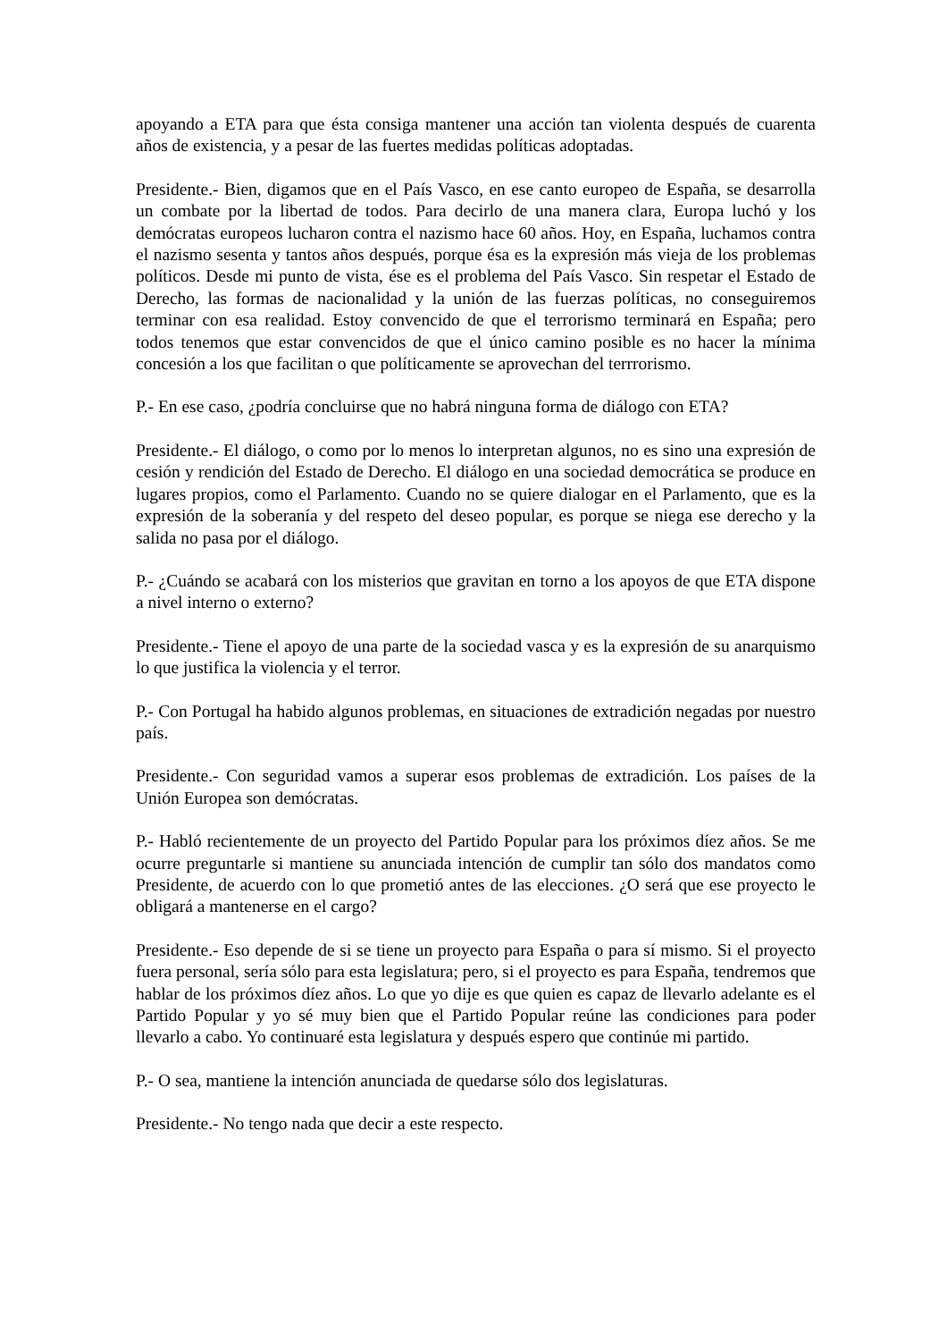apoyando a ETA para que ésta consiga mantener una acción tan violenta después de cuarenta años de existencia, y a pesar de las fuertes medidas políticas adoptadas.
Presidente.- Bien, digamos que en el País Vasco, en ese canto europeo de España, se desarrolla un combate por la libertad de todos. Para decirlo de una manera clara, Europa luchó y los demócratas europeos lucharon contra el nazismo hace 60 años. Hoy, en España, luchamos contra el nazismo sesenta y tantos años después, porque ésa es la expresión más vieja de los problemas políticos. Desde mi punto de vista, ése es el problema del País Vasco. Sin respetar el Estado de Derecho, las formas de nacionalidad y la unión de las fuerzas políticas, no conseguiremos terminar con esa realidad. Estoy convencido de que el terrorismo terminará en España; pero todos tenemos que estar convencidos de que el único camino posible es no hacer la mínima concesión a los que facilitan o que políticamente se aprovechan del terrrorismo.
P.- En ese caso, ¿podría concluirse que no habrá ninguna forma de diálogo con ETA?
Presidente.- El diálogo, o como por lo menos lo interpretan algunos, no es sino una expresión de cesión y rendición del Estado de Derecho. El diálogo en una sociedad democrática se produce en lugares propios, como el Parlamento. Cuando no se quiere dialogar en el Parlamento, que es la expresión de la soberanía y del respeto del deseo popular, es porque se niega ese derecho y la salida no pasa por el diálogo.
P.- ¿Cuándo se acabará con los misterios que gravitan en torno a los apoyos de que ETA dispone a nivel interno o externo?
Presidente.- Tiene el apoyo de una parte de la sociedad vasca y es la expresión de su anarquismo lo que justifica la violencia y el terror.
P.- Con Portugal ha habido algunos problemas, en situaciones de extradición negadas por nuestro país.
Presidente.- Con seguridad vamos a superar esos problemas de extradición. Los países de la Unión Europea son demócratas.
P.- Habló recientemente de un proyecto del Partido Popular para los próximos díez años. Se me ocurre preguntarle si mantiene su anunciada intención de cumplir tan sólo dos mandatos como Presidente, de acuerdo con lo que prometió antes de las elecciones. ¿O será que ese proyecto le obligará a mantenerse en el cargo?
Presidente.- Eso depende de si se tiene un proyecto para España o para sí mismo. Si el proyecto fuera personal, sería sólo para esta legislatura; pero, si el proyecto es para España, tendremos que hablar de los próximos díez años. Lo que yo dije es que quien es capaz de llevarlo adelante es el Partido Popular y yo sé muy bien que el Partido Popular reúne las condiciones para poder llevarlo a cabo. Yo continuaré esta legislatura y después espero que continúe mi partido.
P.- O sea, mantiene la intención anunciada de quedarse sólo dos legislaturas.
Presidente.- No tengo nada que decir a este respecto.